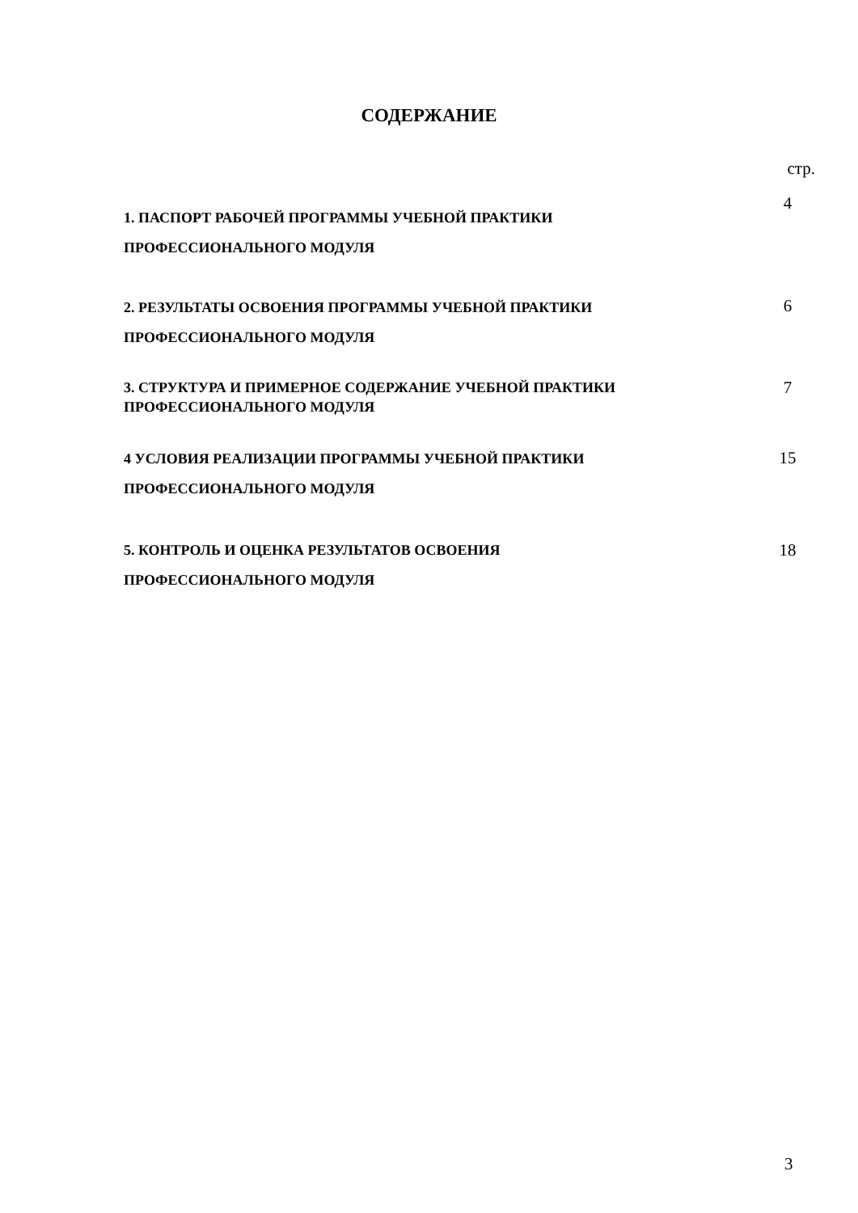СОДЕРЖАНИЕ
стр.
| 1. ПАСПОРТ РАБОЧЕЙ ПРОГРАММЫ УЧЕБНОЙ ПРАКТИКИ ПРОФЕССИОНАЛЬНОГО МОДУЛЯ | 4 |
| 2. РЕЗУЛЬТАТЫ ОСВОЕНИЯ ПРОГРАММЫ УЧЕБНОЙ ПРАКТИКИ ПРОФЕССИОНАЛЬНОГО МОДУЛЯ | 6 |
| 3. СТРУКТУРА И ПРИМЕРНОЕ СОДЕРЖАНИЕ УЧЕБНОЙ ПРАКТИКИ ПРОФЕССИОНАЛЬНОГО МОДУЛЯ | 7 |
| 4 УСЛОВИЯ РЕАЛИЗАЦИИ ПРОГРАММЫ УЧЕБНОЙ ПРАКТИКИ ПРОФЕССИОНАЛЬНОГО МОДУЛЯ | 15 |
| 5. КОНТРОЛЬ И ОЦЕНКА РЕЗУЛЬТАТОВ ОСВОЕНИЯ ПРОФЕССИОНАЛЬНОГО МОДУЛЯ | 18 |
3